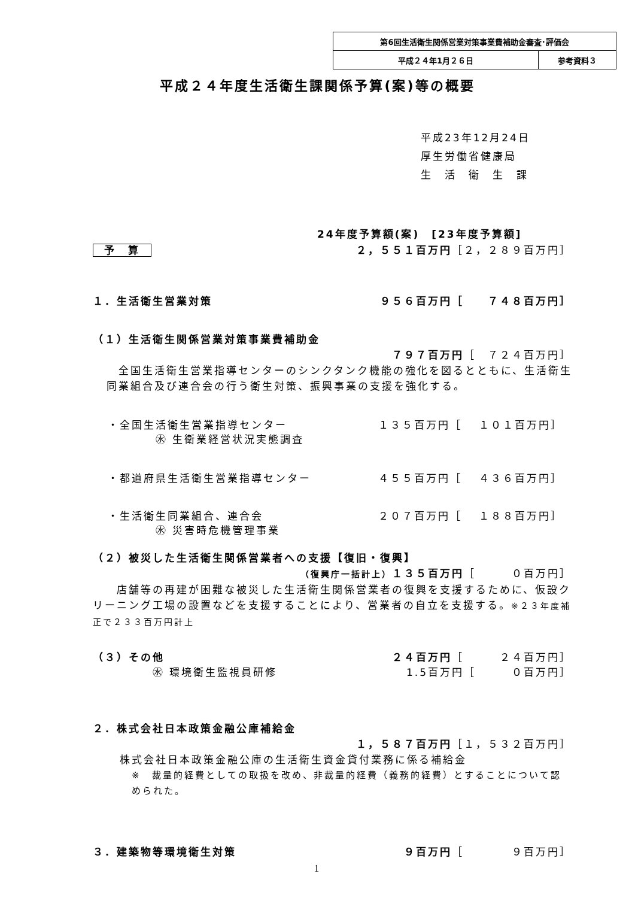| 第6回生活衛生関係営業対策事業費補助金審査･評価会 | |
| 平成２４年1月２６日 | 参考資料３ |
平成２４年度生活衛生課関係予算(案)等の概要
平成23年12月24日
厚生労働省健康局
生　活　衛　生　課
24年度予算額(案)　[23年度予算額]
予　算 ２，５５１百万円［２，２８９百万円］
１．生活衛生営業対策 ９５６百万円［　　７４８百万円］
（１）生活衛生関係営業対策事業費補助金
７９７百万円［　７２４百万円］
全国生活衛生営業指導センターのシンクタンク機能の強化を図るとともに、生活衛生同業組合及び連合会の行う衛生対策、振興事業の支援を強化する。
・全国生活衛生営業指導センター １３５百万円［　 １０１百万円］
㊌ 生衛業経営状況実態調査
・都道府県生活衛生営業指導センター ４５５百万円［　 ４３６百万円］
・生活衛生同業組合、連合会 ２０７百万円［　 １８８百万円］
㊌ 災害時危機管理事業
（２）被災した生活衛生関係営業者への支援【復旧・復興】
（復興庁一括計上）１３５百万円［　　　０百万円］
店舗等の再建が困難な被災した生活衛生関係営業者の復興を支援するために、仮設クリーニング工場の設置などを支援することにより、営業者の自立を支援する。※２３年度補正で２３３百万円計上
（３）その他 ２４百万円［　　　２４百万円］
㊌ 環境衛生監視員研修 1.5百万円［　　　０百万円］
２．株式会社日本政策金融公庫補給金
１，５８７百万円［１，５３２百万円］
株式会社日本政策金融公庫の生活衛生資金貸付業務に係る補給金
※　裁量的経費としての取扱を改め、非裁量的経費（義務的経費）とすることについて認められた。
３．建築物等環境衛生対策 ９百万円［　　　　９百万円］
1